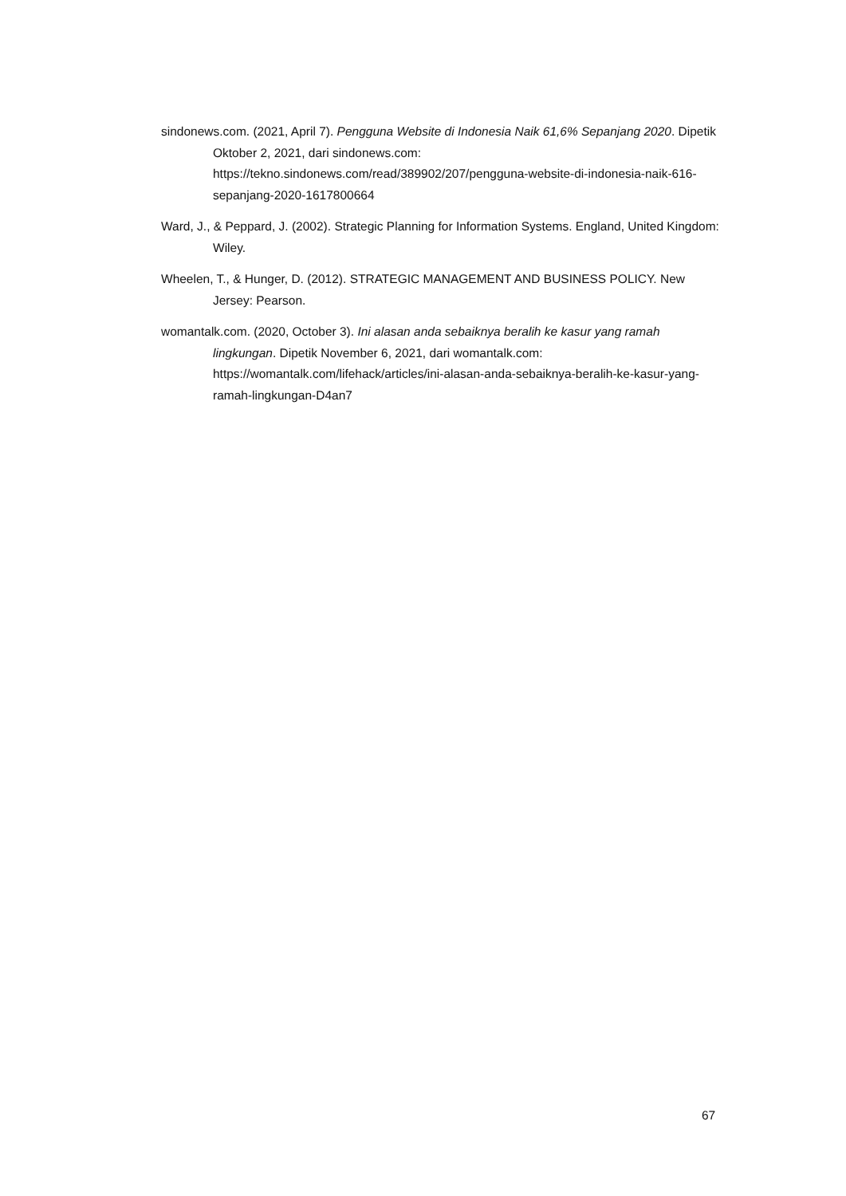sindonews.com. (2021, April 7). Pengguna Website di Indonesia Naik 61,6% Sepanjang 2020. Dipetik Oktober 2, 2021, dari sindonews.com: https://tekno.sindonews.com/read/389902/207/pengguna-website-di-indonesia-naik-616-sepanjang-2020-1617800664
Ward, J., & Peppard, J. (2002). Strategic Planning for Information Systems. England, United Kingdom: Wiley.
Wheelen, T., & Hunger, D. (2012). STRATEGIC MANAGEMENT AND BUSINESS POLICY. New Jersey: Pearson.
womantalk.com. (2020, October 3). Ini alasan anda sebaiknya beralih ke kasur yang ramah lingkungan. Dipetik November 6, 2021, dari womantalk.com: https://womantalk.com/lifehack/articles/ini-alasan-anda-sebaiknya-beralih-ke-kasur-yang-ramah-lingkungan-D4an7
67